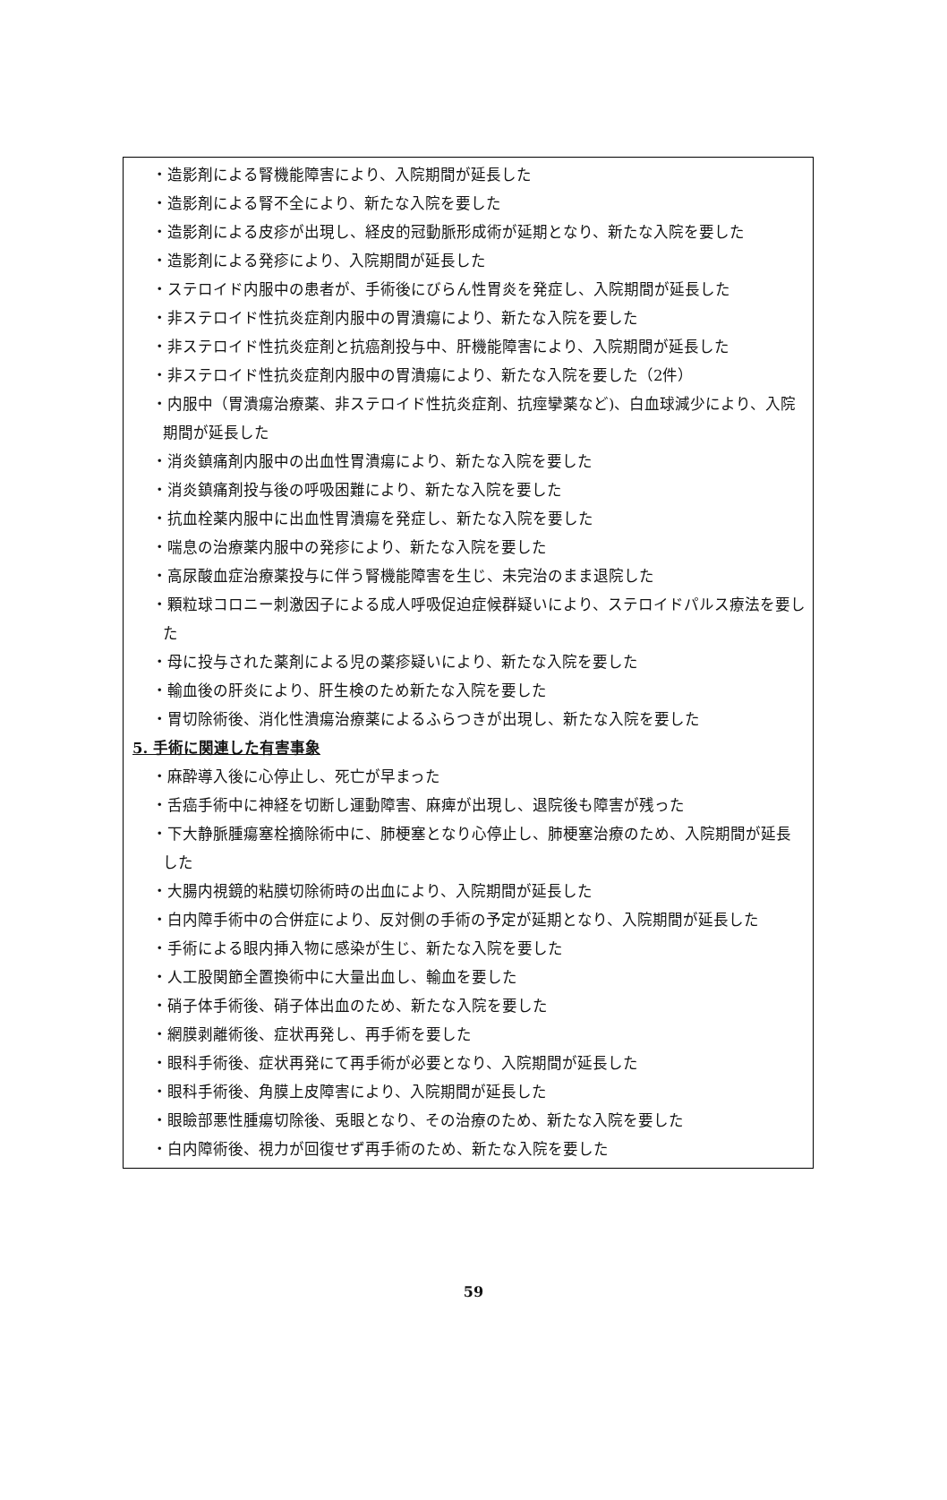・造影剤による腎機能障害により、入院期間が延長した
・造影剤による腎不全により、新たな入院を要した
・造影剤による皮疹が出現し、経皮的冠動脈形成術が延期となり、新たな入院を要した
・造影剤による発疹により、入院期間が延長した
・ステロイド内服中の患者が、手術後にびらん性胃炎を発症し、入院期間が延長した
・非ステロイド性抗炎症剤内服中の胃潰瘍により、新たな入院を要した
・非ステロイド性抗炎症剤と抗癌剤投与中、肝機能障害により、入院期間が延長した
・非ステロイド性抗炎症剤内服中の胃潰瘍により、新たな入院を要した（2件）
・内服中（胃潰瘍治療薬、非ステロイド性抗炎症剤、抗痙攣薬など)、白血球減少により、入院期間が延長した
・消炎鎮痛剤内服中の出血性胃潰瘍により、新たな入院を要した
・消炎鎮痛剤投与後の呼吸困難により、新たな入院を要した
・抗血栓薬内服中に出血性胃潰瘍を発症し、新たな入院を要した
・喘息の治療薬内服中の発疹により、新たな入院を要した
・高尿酸血症治療薬投与に伴う腎機能障害を生じ、未完治のまま退院した
・顆粒球コロニー刺激因子による成人呼吸促迫症候群疑いにより、ステロイドパルス療法を要した
・母に投与された薬剤による児の薬疹疑いにより、新たな入院を要した
・輸血後の肝炎により、肝生検のため新たな入院を要した
・胃切除術後、消化性潰瘍治療薬によるふらつきが出現し、新たな入院を要した
5. 手術に関連した有害事象
・麻酔導入後に心停止し、死亡が早まった
・舌癌手術中に神経を切断し運動障害、麻痺が出現し、退院後も障害が残った
・下大静脈腫瘍塞栓摘除術中に、肺梗塞となり心停止し、肺梗塞治療のため、入院期間が延長した
・大腸内視鏡的粘膜切除術時の出血により、入院期間が延長した
・白内障手術中の合併症により、反対側の手術の予定が延期となり、入院期間が延長した
・手術による眼内挿入物に感染が生じ、新たな入院を要した
・人工股関節全置換術中に大量出血し、輸血を要した
・硝子体手術後、硝子体出血のため、新たな入院を要した
・網膜剥離術後、症状再発し、再手術を要した
・眼科手術後、症状再発にて再手術が必要となり、入院期間が延長した
・眼科手術後、角膜上皮障害により、入院期間が延長した
・眼瞼部悪性腫瘍切除後、兎眼となり、その治療のため、新たな入院を要した
・白内障術後、視力が回復せず再手術のため、新たな入院を要した
59